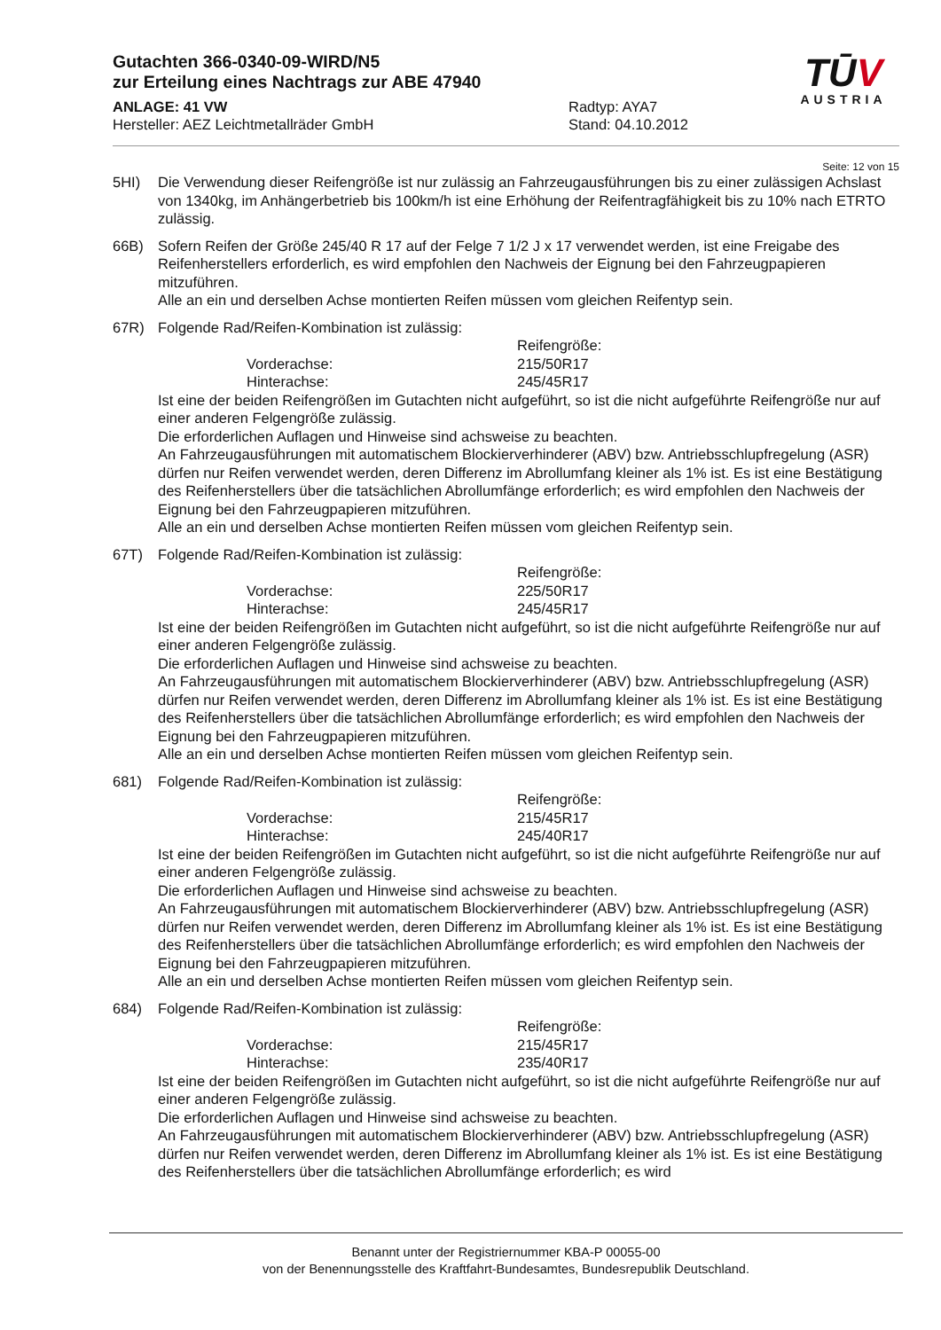Gutachten 366-0340-09-WIRD/N5
zur Erteilung eines Nachtrags zur ABE 47940
ANLAGE: 41 VW Radtyp: AYA7
Hersteller: AEZ Leichtmetallräder GmbH Stand: 04.10.2012
TŪV
AUSTRIA
Seite: 12 von 15
5HI) Die Verwendung dieser Reifengröße ist nur zulässig an Fahrzeugausführungen bis zu einer zulässigen Achslast von 1340kg, im Anhängerbetrieb bis 100km/h ist eine Erhöhung der Reifentragfähigkeit bis zu 10% nach ETRTO zulässig.
66B) Sofern Reifen der Größe 245/40 R 17 auf der Felge 7 1/2 J x 17 verwendet werden, ist eine Freigabe des Reifenherstellers erforderlich, es wird empfohlen den Nachweis der Eignung bei den Fahrzeugpapieren mitzuführen.
Alle an ein und derselben Achse montierten Reifen müssen vom gleichen Reifentyp sein.
67R) Folgende Rad/Reifen-Kombination ist zulässig:
Reifengröße:
Vorderachse: 215/50R17
Hinterachse: 245/45R17
Ist eine der beiden Reifengrößen im Gutachten nicht aufgeführt, so ist die nicht aufgeführte Reifengröße nur auf einer anderen Felgengröße zulässig.
Die erforderlichen Auflagen und Hinweise sind achsweise zu beachten.
An Fahrzeugausführungen mit automatischem Blockierverhinderer (ABV) bzw. Antriebsschlupfregelung (ASR) dürfen nur Reifen verwendet werden, deren Differenz im Abrollumfang kleiner als 1% ist. Es ist eine Bestätigung des Reifenherstellers über die tatsächlichen Abrollumfänge erforderlich; es wird empfohlen den Nachweis der Eignung bei den Fahrzeugpapieren mitzuführen.
Alle an ein und derselben Achse montierten Reifen müssen vom gleichen Reifentyp sein.
67T) Folgende Rad/Reifen-Kombination ist zulässig:
Reifengröße:
Vorderachse: 225/50R17
Hinterachse: 245/45R17
Ist eine der beiden Reifengrößen im Gutachten nicht aufgeführt, so ist die nicht aufgeführte Reifengröße nur auf einer anderen Felgengröße zulässig.
Die erforderlichen Auflagen und Hinweise sind achsweise zu beachten.
An Fahrzeugausführungen mit automatischem Blockierverhinderer (ABV) bzw. Antriebsschlupfregelung (ASR) dürfen nur Reifen verwendet werden, deren Differenz im Abrollumfang kleiner als 1% ist. Es ist eine Bestätigung des Reifenherstellers über die tatsächlichen Abrollumfänge erforderlich; es wird empfohlen den Nachweis der Eignung bei den Fahrzeugpapieren mitzuführen.
Alle an ein und derselben Achse montierten Reifen müssen vom gleichen Reifentyp sein.
681) Folgende Rad/Reifen-Kombination ist zulässig:
Reifengröße:
Vorderachse: 215/45R17
Hinterachse: 245/40R17
Ist eine der beiden Reifengrößen im Gutachten nicht aufgeführt, so ist die nicht aufgeführte Reifengröße nur auf einer anderen Felgengröße zulässig.
Die erforderlichen Auflagen und Hinweise sind achsweise zu beachten.
An Fahrzeugausführungen mit automatischem Blockierverhinderer (ABV) bzw. Antriebsschlupfregelung (ASR) dürfen nur Reifen verwendet werden, deren Differenz im Abrollumfang kleiner als 1% ist. Es ist eine Bestätigung des Reifenherstellers über die tatsächlichen Abrollumfänge erforderlich; es wird empfohlen den Nachweis der Eignung bei den Fahrzeugpapieren mitzuführen.
Alle an ein und derselben Achse montierten Reifen müssen vom gleichen Reifentyp sein.
684) Folgende Rad/Reifen-Kombination ist zulässig:
Reifengröße:
Vorderachse: 215/45R17
Hinterachse: 235/40R17
Ist eine der beiden Reifengrößen im Gutachten nicht aufgeführt, so ist die nicht aufgeführte Reifengröße nur auf einer anderen Felgengröße zulässig.
Die erforderlichen Auflagen und Hinweise sind achsweise zu beachten.
An Fahrzeugausführungen mit automatischem Blockierverhinderer (ABV) bzw. Antriebsschlupfregelung (ASR) dürfen nur Reifen verwendet werden, deren Differenz im Abrollumfang kleiner als 1% ist. Es ist eine Bestätigung des Reifenherstellers über die tatsächlichen Abrollumfänge erforderlich; es wird
Benannt unter der Registriernummer KBA-P 00055-00
von der Benennungsstelle des Kraftfahrt-Bundesamtes, Bundesrepublik Deutschland.